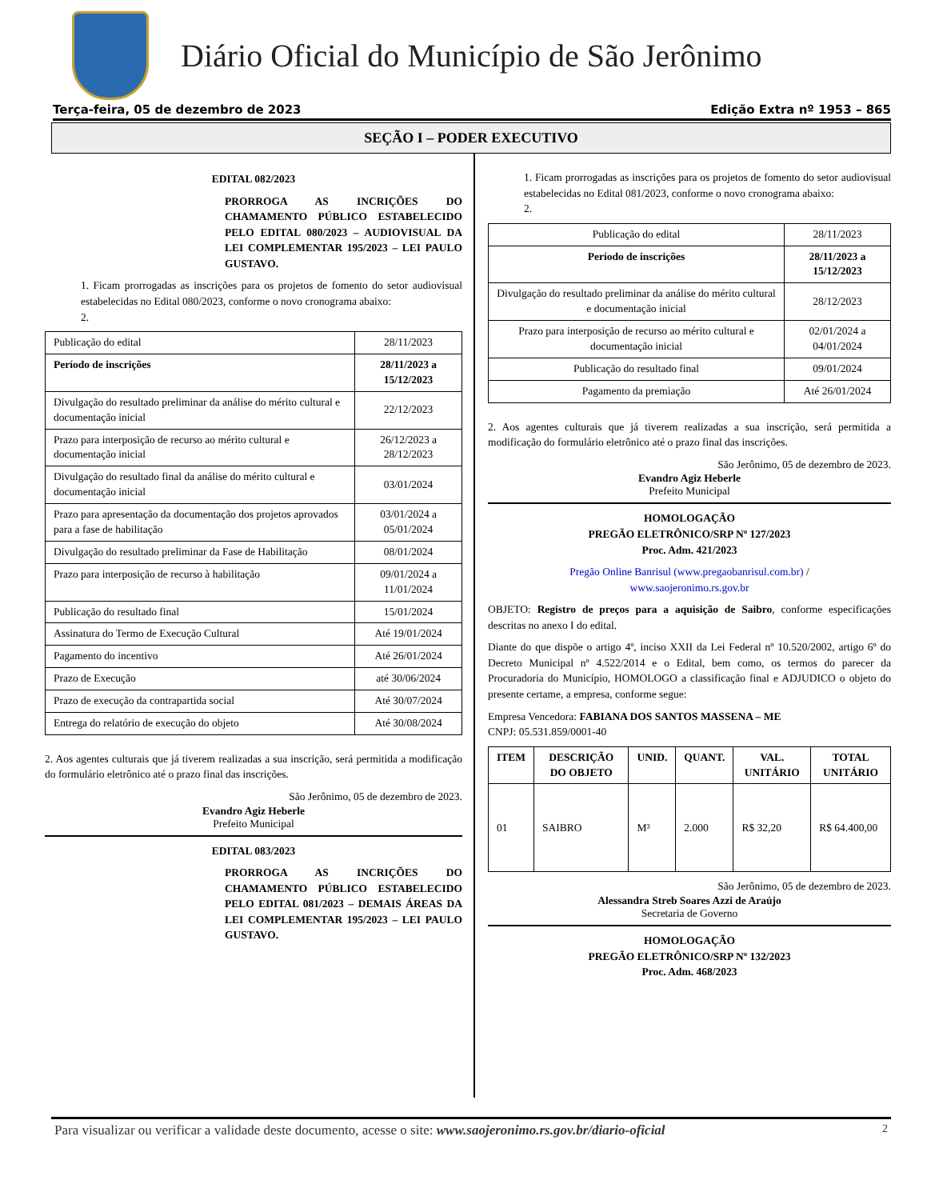Diário Oficial do Município de São Jerônimo
Terça-feira, 05 de dezembro de 2023 Edição Extra nº 1953 – 865
SEÇÃO I – PODER EXECUTIVO
EDITAL 082/2023
PRORROGA AS INCRIÇÕES DO CHAMAMENTO PÚBLICO ESTABELECIDO PELO EDITAL 080/2023 – AUDIOVISUAL DA LEI COMPLEMENTAR 195/2023 – LEI PAULO GUSTAVO.
1. Ficam prorrogadas as inscrições para os projetos de fomento do setor audiovisual estabelecidas no Edital 080/2023, conforme o novo cronograma abaixo:
2.
| Publicação do edital | 28/11/2023 |
| Período de inscrições | 28/11/2023 a 15/12/2023 |
| Divulgação do resultado preliminar da análise do mérito cultural e documentação inicial | 22/12/2023 |
| Prazo para interposição de recurso ao mérito cultural e documentação inicial | 26/12/2023 a 28/12/2023 |
| Divulgação do resultado final da análise do mérito cultural e documentação inicial | 03/01/2024 |
| Prazo para apresentação da documentação dos projetos aprovados para a fase de habilitação | 03/01/2024 a 05/01/2024 |
| Divulgação do resultado preliminar da Fase de Habilitação | 08/01/2024 |
| Prazo para interposição de recurso à habilitação | 09/01/2024 a 11/01/2024 |
| Publicação do resultado final | 15/01/2024 |
| Assinatura do Termo de Execução Cultural | Até 19/01/2024 |
| Pagamento do incentivo | Até 26/01/2024 |
| Prazo de Execução | até 30/06/2024 |
| Prazo de execução da contrapartida social | Até 30/07/2024 |
| Entrega do relatório de execução do objeto | Até 30/08/2024 |
2. Aos agentes culturais que já tiverem realizadas a sua inscrição, será permitida a modificação do formulário eletrônico até o prazo final das inscrições.
São Jerônimo, 05 de dezembro de 2023.
Evandro Agiz Heberle
Prefeito Municipal
EDITAL 083/2023
PRORROGA AS INCRIÇÕES DO CHAMAMENTO PÚBLICO ESTABELECIDO PELO EDITAL 081/2023 – DEMAIS ÁREAS DA LEI COMPLEMENTAR 195/2023 – LEI PAULO GUSTAVO.
1. Ficam prorrogadas as inscrições para os projetos de fomento do setor audiovisual estabelecidas no Edital 081/2023, conforme o novo cronograma abaixo:
2.
| Publicação do edital | 28/11/2023 |
| Período de inscrições | 28/11/2023 a 15/12/2023 |
| Divulgação do resultado preliminar da análise do mérito cultural e documentação inicial | 28/12/2023 |
| Prazo para interposição de recurso ao mérito cultural e documentação inicial | 02/01/2024 a 04/01/2024 |
| Publicação do resultado final | 09/01/2024 |
| Pagamento da premiação | Até 26/01/2024 |
2. Aos agentes culturais que já tiverem realizadas a sua inscrição, será permitida a modificação do formulário eletrônico até o prazo final das inscrições.
São Jerônimo, 05 de dezembro de 2023.
Evandro Agiz Heberle
Prefeito Municipal
HOMOLOGAÇÃO
PREGÃO ELETRÔNICO/SRP Nº 127/2023
Proc. Adm. 421/2023
Pregão Online Banrisul (www.pregaobanrisul.com.br) /
www.saojeronimo.rs.gov.br
OBJETO: Registro de preços para a aquisição de Saibro, conforme especificações descritas no anexo I do edital.
Diante do que dispõe o artigo 4º, inciso XXII da Lei Federal nº 10.520/2002, artigo 6º do Decreto Municipal nº 4.522/2014 e o Edital, bem como, os termos do parecer da Procuradoria do Município, HOMOLOGO a classificação final e ADJUDICO o objeto do presente certame, a empresa, conforme segue:
Empresa Vencedora: FABIANA DOS SANTOS MASSENA – ME
CNPJ: 05.531.859/0001-40
| ITEM | DESCRIÇÃO DO OBJETO | UNID. | QUANT. | VAL. UNITÁRIO | TOTAL UNITÁRIO |
| --- | --- | --- | --- | --- | --- |
| 01 | SAIBRO | M³ | 2.000 | R$ 32,20 | R$ 64.400,00 |
São Jerônimo, 05 de dezembro de 2023.
Alessandra Streb Soares Azzi de Araújo
Secretaria de Governo
HOMOLOGAÇÃO
PREGÃO ELETRÔNICO/SRP Nº 132/2023
Proc. Adm. 468/2023
Para visualizar ou verificar a validade deste documento, acesse o site: www.saojeronimo.rs.gov.br/diario-oficial 2